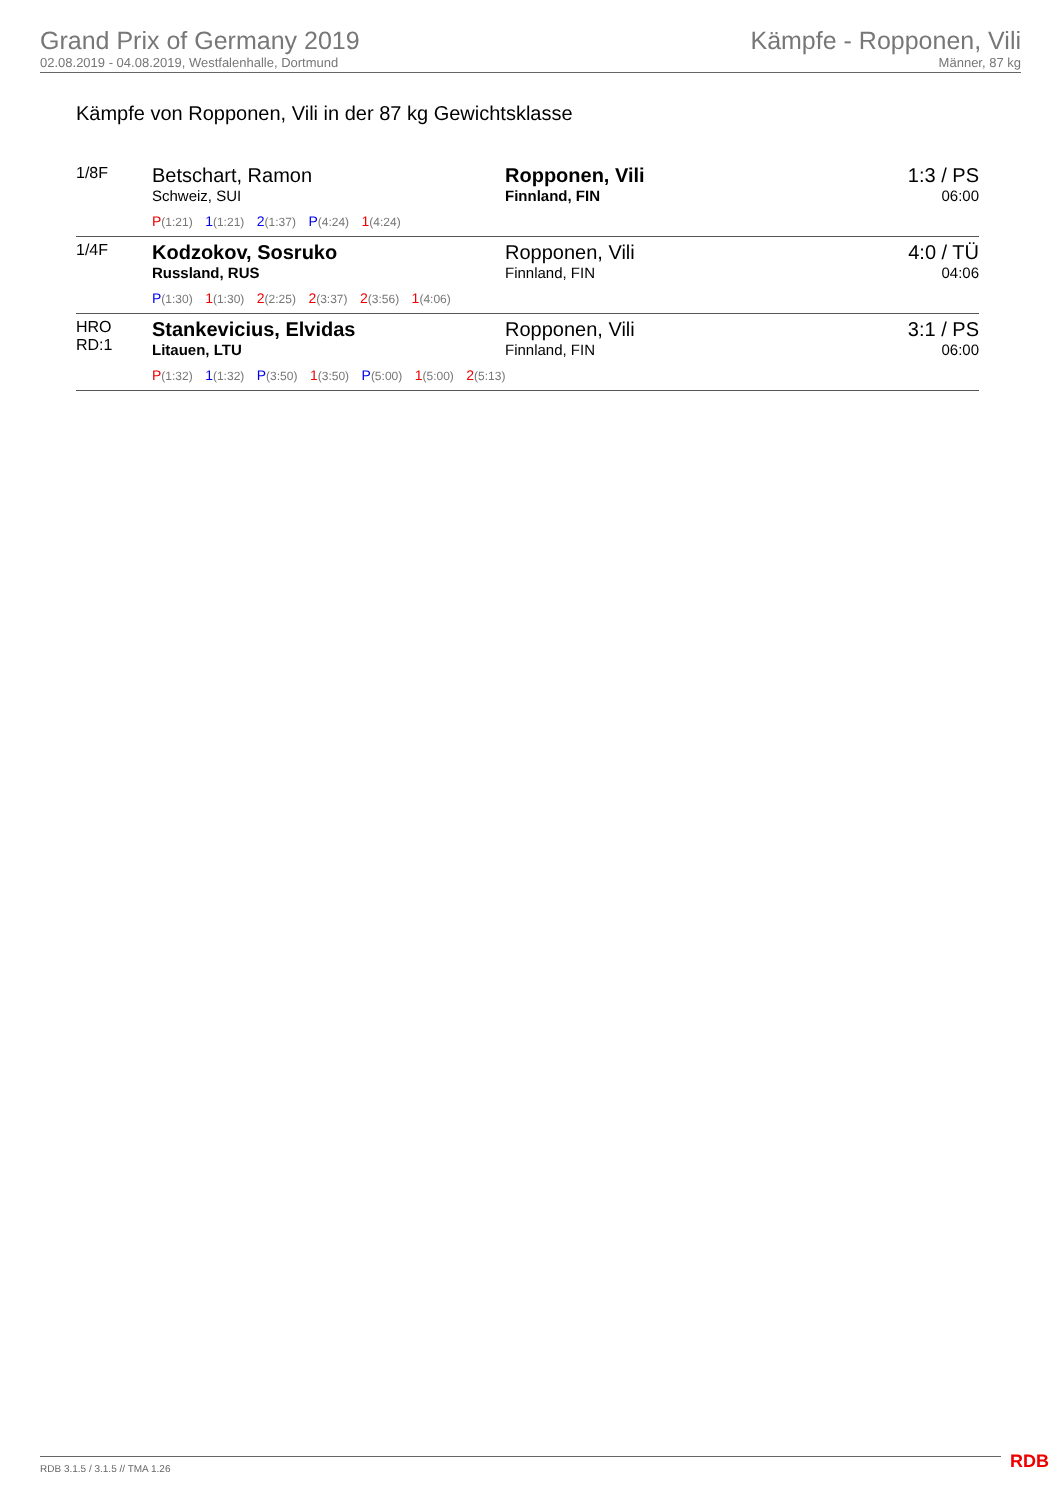Grand Prix of Germany 2019
02.08.2019 - 04.08.2019, Westfalenhalle, Dortmund
Kämpfe - Ropponen, Vili
Männer, 87 kg
Kämpfe von Ropponen, Vili in der 87 kg Gewichtsklasse
| 1/8F | Betschart, Ramon Schweiz, SUI | Ropponen, Vili Finnland, FIN | 1:3 / PS 06:00 |
| | P (1:21) 1 (1:21) 2 (1:37) P (4:24) 1 (4:24) | | |
| 1/4F | Kodzokov, Sosruko Russland, RUS | Ropponen, Vili Finnland, FIN | 4:0 / TÜ 04:06 |
| | P (1:30) 1 (1:30) 2 (2:25) 2 (3:37) 2 (3:56) 1 (4:06) | | |
| HRO RD:1 | Stankevicius, Elvidas Litauen, LTU | Ropponen, Vili Finnland, FIN | 3:1 / PS 06:00 |
| | P (1:32) 1 (1:32) P (3:50) 1 (3:50) P (5:00) 1 (5:00) 2 (5:13) | | |
RDB 3.1.5 / 3.1.5 // TMA 1.26 RDB